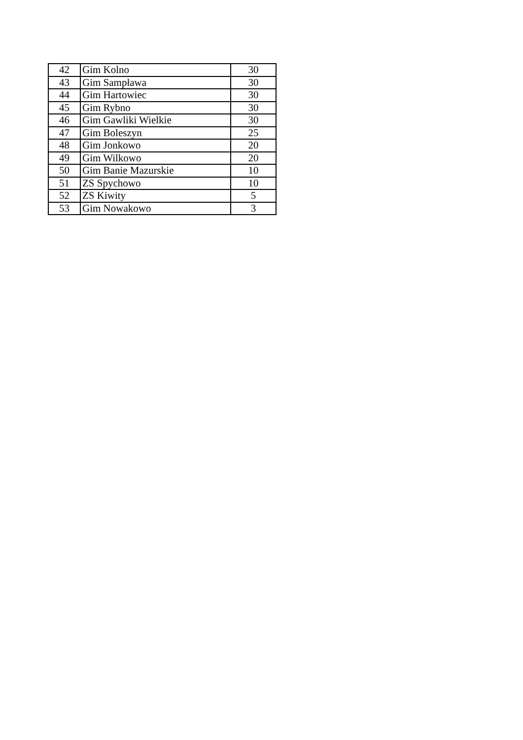| 42 | Gim Kolno | 30 |
| 43 | Gim Sampława | 30 |
| 44 | Gim Hartowiec | 30 |
| 45 | Gim Rybno | 30 |
| 46 | Gim Gawliki Wielkie | 30 |
| 47 | Gim Boleszyn | 25 |
| 48 | Gim Jonkowo | 20 |
| 49 | Gim Wilkowo | 20 |
| 50 | Gim Banie Mazurskie | 10 |
| 51 | ZS Spychowo | 10 |
| 52 | ZS Kiwity | 5 |
| 53 | Gim Nowakowo | 3 |